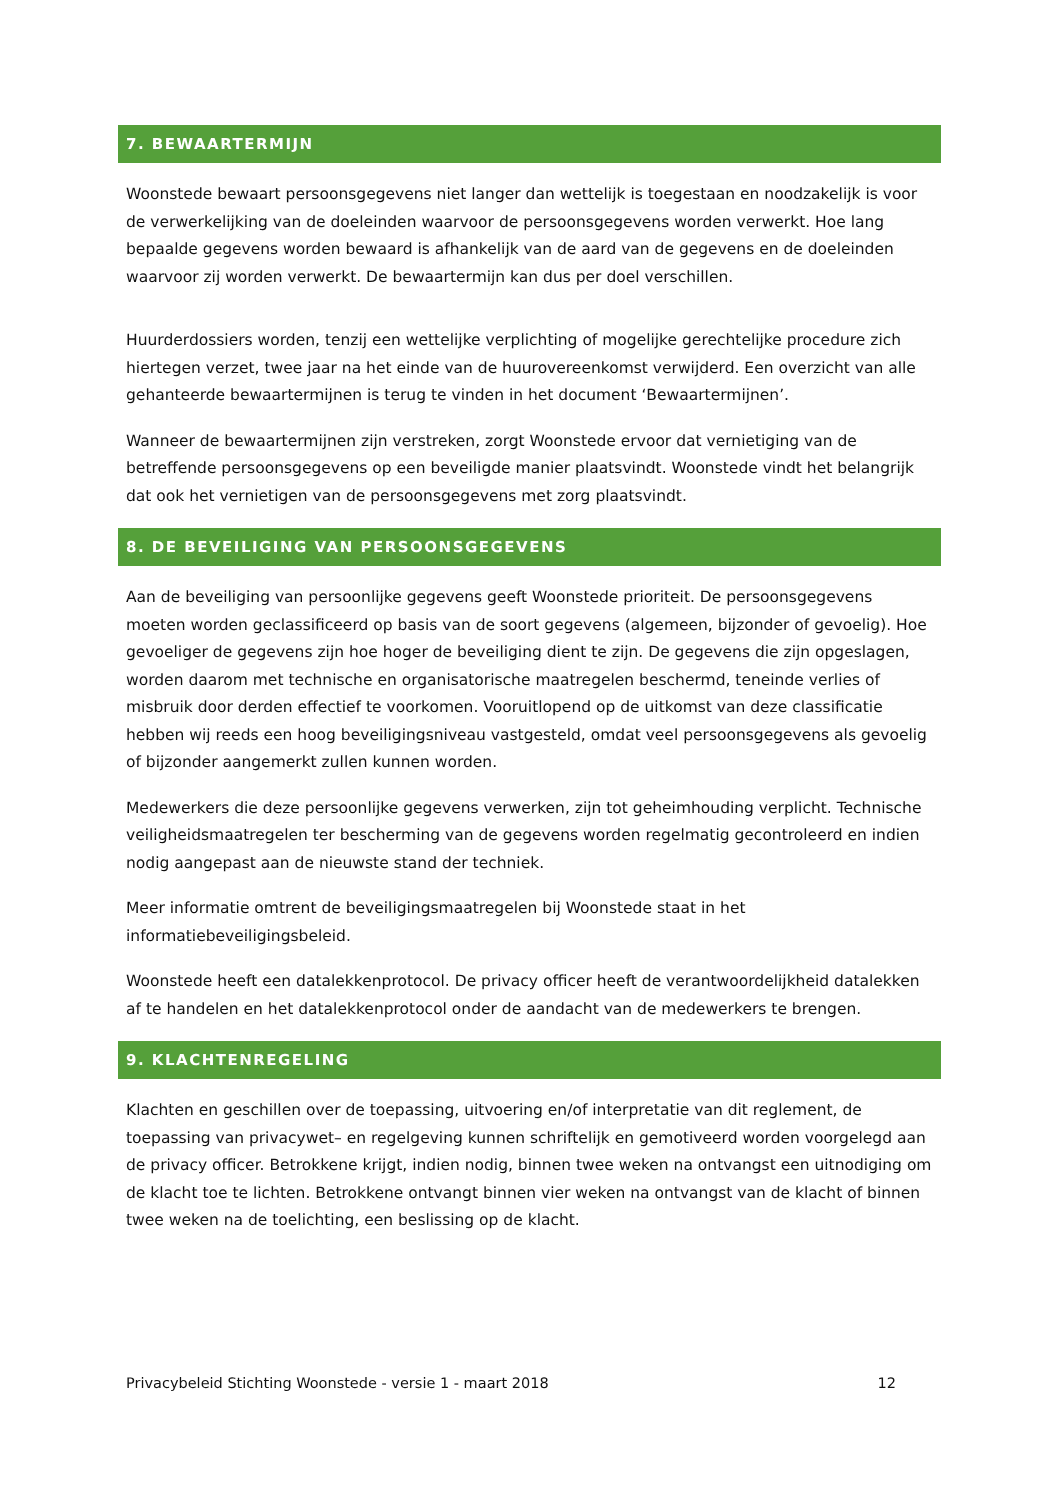7. BEWAARTERMIJN
Woonstede bewaart persoonsgegevens niet langer dan wettelijk is toegestaan en noodzakelijk is voor de verwerkelijking van de doeleinden waarvoor de persoonsgegevens worden verwerkt. Hoe lang bepaalde gegevens worden bewaard is afhankelijk van de aard van de gegevens en de doeleinden waarvoor zij worden verwerkt. De bewaartermijn kan dus per doel verschillen.
Huurderdossiers worden, tenzij een wettelijke verplichting of mogelijke gerechtelijke procedure zich hiertegen verzet, twee jaar na het einde van de huurovereenkomst verwijderd. Een overzicht van alle gehanteerde bewaartermijnen is terug te vinden in het document ‘Bewaartermijnen’.
Wanneer de bewaartermijnen zijn verstreken, zorgt Woonstede ervoor dat vernietiging van de betreffende persoonsgegevens op een beveiligde manier plaatsvindt. Woonstede vindt het belangrijk dat ook het vernietigen van de persoonsgegevens met zorg plaatsvindt.
8. DE BEVEILIGING VAN PERSOONSGEGEVENS
Aan de beveiliging van persoonlijke gegevens geeft Woonstede prioriteit. De persoonsgegevens moeten worden geclassificeerd op basis van de soort gegevens (algemeen, bijzonder of gevoelig). Hoe gevoeliger de gegevens zijn hoe hoger de beveiliging dient te zijn. De gegevens die zijn opgeslagen, worden daarom met technische en organisatorische maatregelen beschermd, teneinde verlies of misbruik door derden effectief te voorkomen. Vooruitlopend op de uitkomst van deze classificatie hebben wij reeds een hoog beveiligingsniveau vastgesteld, omdat veel persoonsgegevens als gevoelig of bijzonder aangemerkt zullen kunnen worden.
Medewerkers die deze persoonlijke gegevens verwerken, zijn tot geheimhouding verplicht. Technische veiligheidsmaatregelen ter bescherming van de gegevens worden regelmatig gecontroleerd en indien nodig aangepast aan de nieuwste stand der techniek.
Meer informatie omtrent de beveiligingsmaatregelen bij Woonstede staat in het informatiebeveiligingsbeleid.
Woonstede heeft een datalekkenprotocol. De privacy officer heeft de verantwoordelijkheid datalekken af te handelen en het datalekkenprotocol onder de aandacht van de medewerkers te brengen.
9. KLACHTENREGELING
Klachten en geschillen over de toepassing, uitvoering en/of interpretatie van dit reglement, de toepassing van privacywet– en regelgeving kunnen schriftelijk en gemotiveerd worden voorgelegd aan de privacy officer. Betrokkene krijgt, indien nodig, binnen twee weken na ontvangst een uitnodiging om de klacht toe te lichten. Betrokkene ontvangt binnen vier weken na ontvangst van de klacht of binnen twee weken na de toelichting, een beslissing op de klacht.
Privacybeleid Stichting Woonstede - versie 1 - maart 2018 12